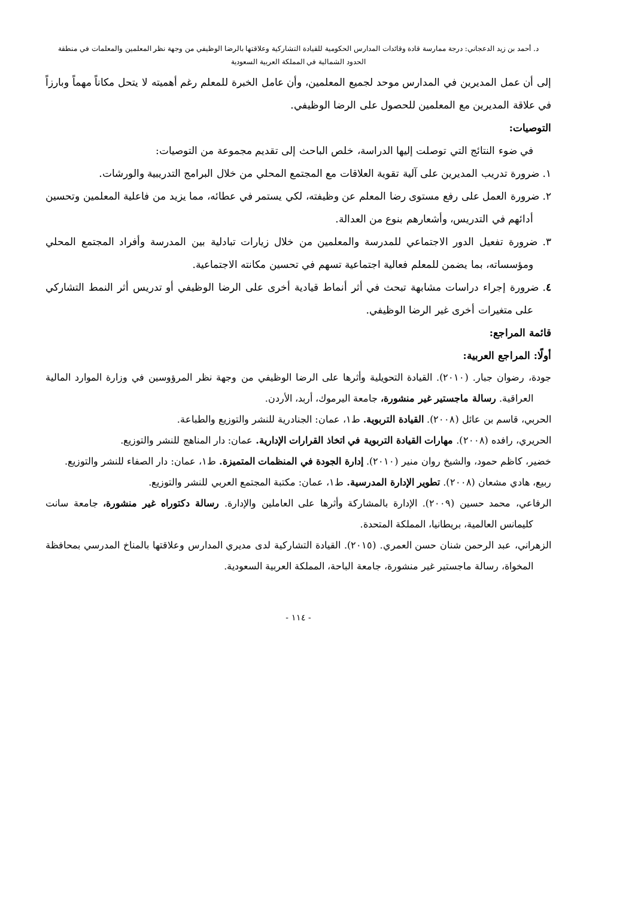د. أحمد بن زيد الدعجاني: درجة ممارسة قادة وقائدات المدارس الحكومية للقيادة التشاركية وعلاقتها بالرضا الوظيفي من وجهة نظر المعلمين والمعلمات في منطقة
الحدود الشمالية في المملكة العربية السعودية
إلى أن عمل المديرين في المدارس موحد لجميع المعلمين، وأن عامل الخبرة للمعلم رغم أهميته لا يتحل مكاناً مهماً وبارزاً في علاقة المديرين مع المعلمين للحصول على الرضا الوظيفي.
التوصيات:
في ضوء النتائج التي توصلت إليها الدراسة، خلص الباحث إلى تقديم مجموعة من التوصيات:
١. ضرورة تدريب المديرين على آلية تقوية العلاقات مع المجتمع المحلي من خلال البرامج التدريبية والورشات.
٢. ضرورة العمل على رفع مستوى رضا المعلم عن وظيفته، لكي يستمر في عطائه، مما يزيد من فاعلية المعلمين وتحسين أدائهم في التدريس، وأشعارهم بنوع من العدالة.
٣. ضرورة تفعيل الدور الاجتماعي للمدرسة والمعلمين من خلال زيارات تبادلية بين المدرسة وأفراد المجتمع المحلي ومؤسساته، بما يضمن للمعلم فعالية اجتماعية تسهم في تحسين مكانته الاجتماعية.
٤. ضرورة إجراء دراسات مشابهة تبحث في أثر أنماط قيادية أخرى على الرضا الوظيفي أو تدريس أثر النمط التشاركي على متغيرات أخرى غير الرضا الوظيفي.
قائمة المراجع:
أولًا: المراجع العربية:
جودة، رضوان جبار. (٢٠١٠). القيادة التحويلية وأثرها على الرضا الوظيفي من وجهة نظر المرؤوسين في وزارة الموارد المالية العراقية. رسالة ماجستير غير منشورة، جامعة اليرموك، أربد، الأردن.
الحربي، قاسم بن عائل (٢٠٠٨). القيادة التربوية. ط١، عمان: الجنادرية للنشر والتوزيع والطباعة.
الحريري، رافده (٢٠٠٨). مهارات القيادة التربوية في اتخاذ القرارات الإدارية. عمان: دار المناهج للنشر والتوزيع.
خضير، كاظم حمود، والشيخ روان منير (٢٠١٠). إدارة الجودة في المنظمات المتميزة. ط١، عمان: دار الصفاء للنشر والتوزيع.
ربيع، هادي مشعان (٢٠٠٨). تطوير الإدارة المدرسية. ط١، عمان: مكتبة المجتمع العربي للنشر والتوزيع.
الرفاعي، محمد حسين (٢٠٠٩). الإدارة بالمشاركة وأثرها على العاملين والإدارة. رسالة دكتوراه غير منشورة، جامعة سانت كليمانس العالمية، بريطانيا، المملكة المتحدة.
الزهراني، عبد الرحمن شنان حسن العمري. (٢٠١٥). القيادة التشاركية لدى مديري المدارس وعلاقتها بالمناخ المدرسي بمحافظة المخواة، رسالة ماجستير غير منشورة، جامعة الباحة، المملكة العربية السعودية.
- ١١٤ -